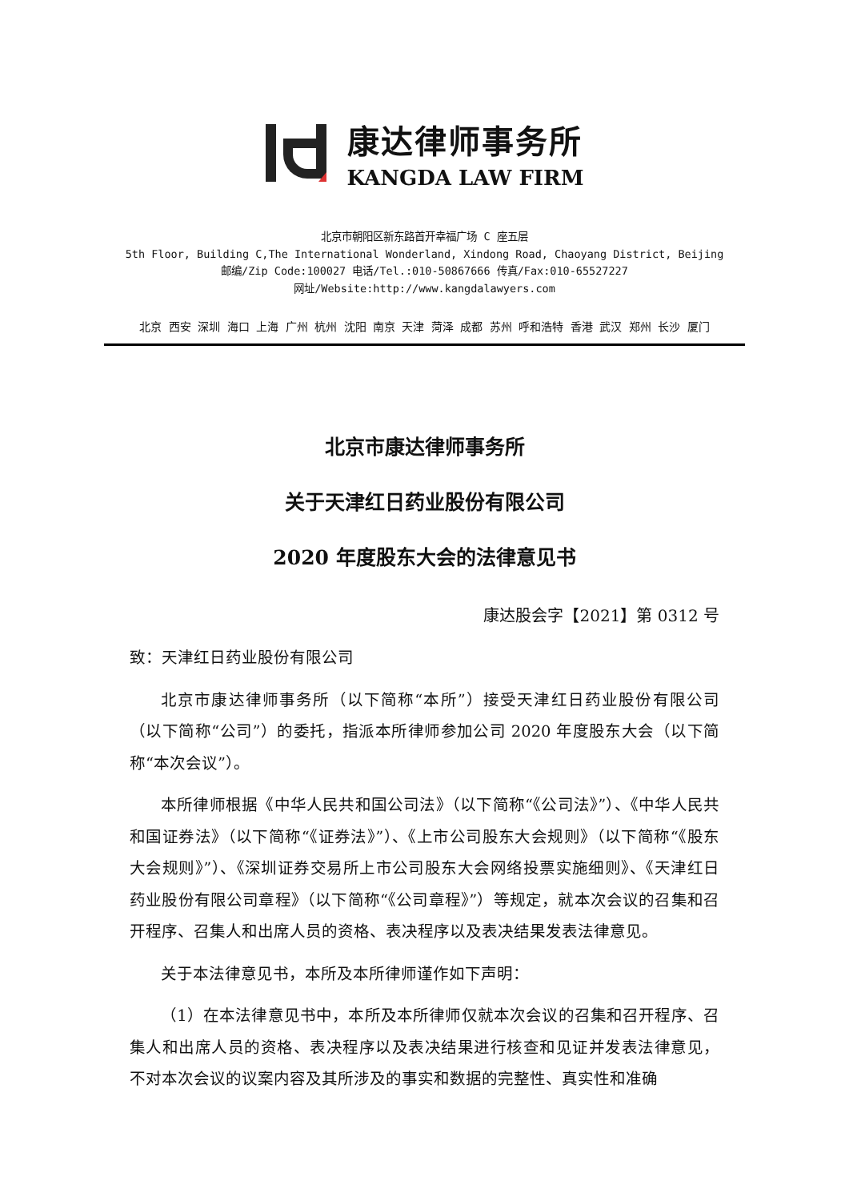康达律师事务所
KANGDA LAW FIRM
北京市朝阳区新东路首开幸福广场 C 座五层
5th Floor, Building C,The International Wonderland, Xindong Road, Chaoyang District, Beijing
邮编/Zip Code:100027 电话/Tel.:010-50867666 传真/Fax:010-65527227
网址/Website:http://www.kangdalawyers.com
北京 西安 深圳 海口 上海 广州 杭州 沈阳 南京 天津 菏泽 成都 苏州 呼和浩特 香港 武汉 郑州 长沙 厦门
北京市康达律师事务所
关于天津红日药业股份有限公司
2020 年度股东大会的法律意见书
康达股会字【2021】第 0312 号
致：天津红日药业股份有限公司
北京市康达律师事务所（以下简称“本所”）接受天津红日药业股份有限公司（以下简称“公司”）的委托，指派本所律师参加公司 2020 年度股东大会（以下简称“本次会议”）。
本所律师根据《中华人民共和国公司法》（以下简称“《公司法》”）、《中华人民共和国证券法》（以下简称“《证券法》”）、《上市公司股东大会规则》（以下简称“《股东大会规则》”）、《深圳证券交易所上市公司股东大会网络投票实施细则》、《天津红日药业股份有限公司章程》（以下简称“《公司章程》”）等规定，就本次会议的召集和召开程序、召集人和出席人员的资格、表决程序以及表决结果发表法律意见。
关于本法律意见书，本所及本所律师谨作如下声明：
（1）在本法律意见书中，本所及本所律师仅就本次会议的召集和召开程序、召集人和出席人员的资格、表决程序以及表决结果进行核查和见证并发表法律意见，不对本次会议的议案内容及其所涉及的事实和数据的完整性、真实性和准确